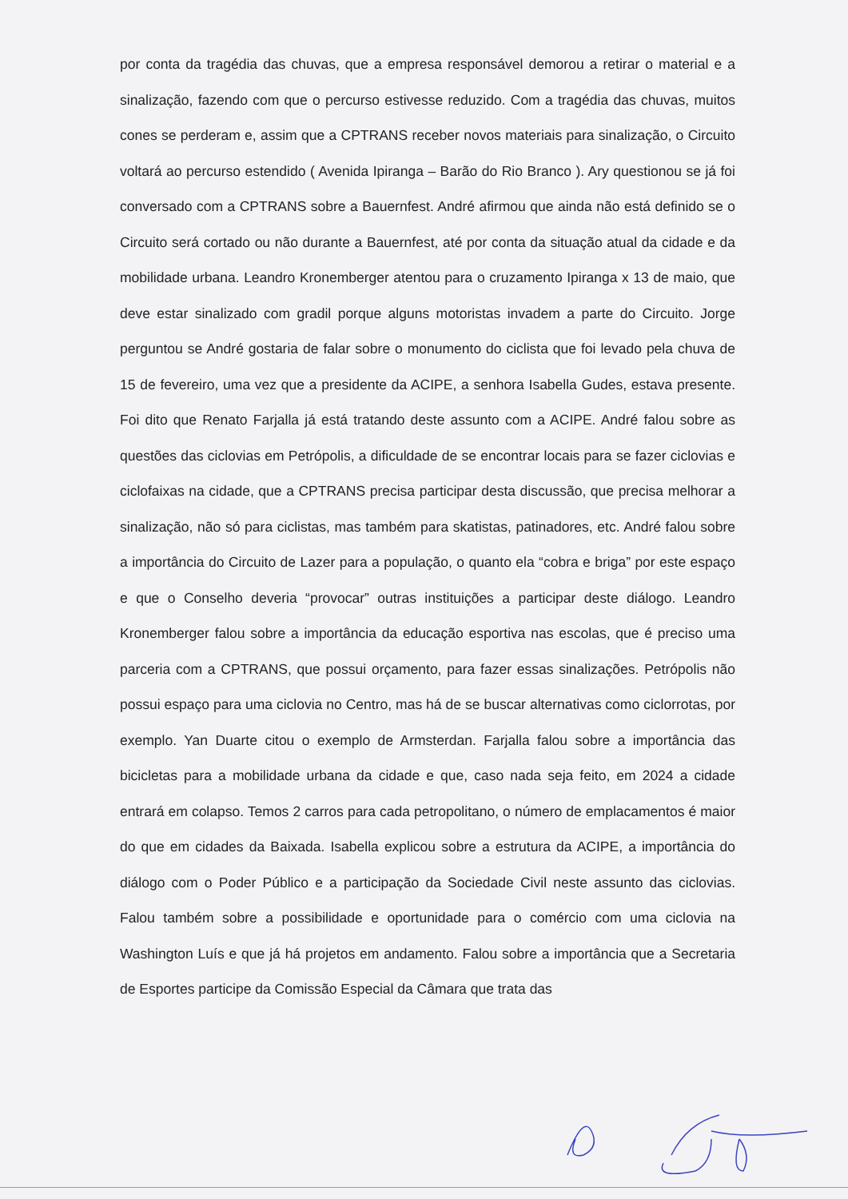por conta da tragédia das chuvas, que a empresa responsável demorou a retirar o material e a sinalização, fazendo com que o percurso estivesse reduzido. Com a tragédia das chuvas, muitos cones se perderam e, assim que a CPTRANS receber novos materiais para sinalização, o Circuito voltará ao percurso estendido ( Avenida Ipiranga – Barão do Rio Branco ). Ary questionou se já foi conversado com a CPTRANS sobre a Bauernfest. André afirmou que ainda não está definido se o Circuito será cortado ou não durante a Bauernfest, até por conta da situação atual da cidade e da mobilidade urbana. Leandro Kronemberger atentou para o cruzamento Ipiranga x 13 de maio, que deve estar sinalizado com gradil porque alguns motoristas invadem a parte do Circuito. Jorge perguntou se André gostaria de falar sobre o monumento do ciclista que foi levado pela chuva de 15 de fevereiro, uma vez que a presidente da ACIPE, a senhora Isabella Gudes, estava presente. Foi dito que Renato Farjalla já está tratando deste assunto com a ACIPE. André falou sobre as questões das ciclovias em Petrópolis, a dificuldade de se encontrar locais para se fazer ciclovias e ciclofaixas na cidade, que a CPTRANS precisa participar desta discussão, que precisa melhorar a sinalização, não só para ciclistas, mas também para skatistas, patinadores, etc. André falou sobre a importância do Circuito de Lazer para a população, o quanto ela “cobra e briga” por este espaço e que o Conselho deveria “provocar” outras instituições a participar deste diálogo. Leandro Kronemberger falou sobre a importância da educação esportiva nas escolas, que é preciso uma parceria com a CPTRANS, que possui orçamento, para fazer essas sinalizações. Petrópolis não possui espaço para uma ciclovia no Centro, mas há de se buscar alternativas como ciclorrotas, por exemplo. Yan Duarte citou o exemplo de Armsterdan. Farjalla falou sobre a importância das bicicletas para a mobilidade urbana da cidade e que, caso nada seja feito, em 2024 a cidade entrará em colapso. Temos 2 carros para cada petropolitano, o número de emplacamentos é maior do que em cidades da Baixada. Isabella explicou sobre a estrutura da ACIPE, a importância do diálogo com o Poder Público e a participação da Sociedade Civil neste assunto das ciclovias. Falou também sobre a possibilidade e oportunidade para o comércio com uma ciclovia na Washington Luís e que já há projetos em andamento. Falou sobre a importância que a Secretaria de Esportes participe da Comissão Especial da Câmara que trata das